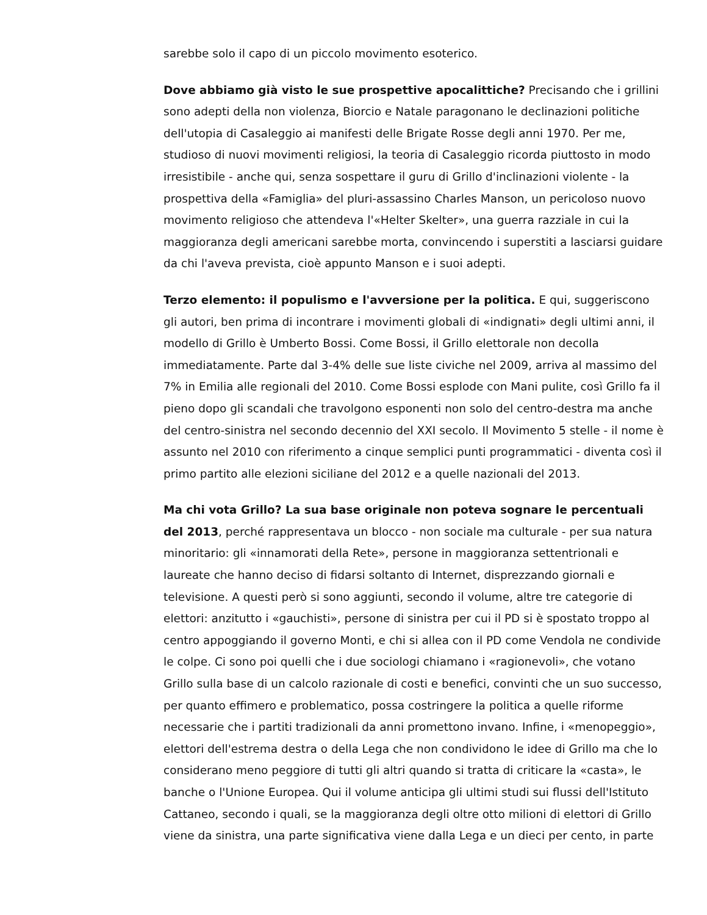sarebbe solo il capo di un piccolo movimento esoterico.
Dove abbiamo già visto le sue prospettive apocalittiche? Precisando che i grillini sono adepti della non violenza, Biorcio e Natale paragonano le declinazioni politiche dell'utopia di Casaleggio ai manifesti delle Brigate Rosse degli anni 1970. Per me, studioso di nuovi movimenti religiosi, la teoria di Casaleggio ricorda piuttosto in modo irresistibile - anche qui, senza sospettare il guru di Grillo d'inclinazioni violente - la prospettiva della «Famiglia» del pluri-assassino Charles Manson, un pericoloso nuovo movimento religioso che attendeva l'«Helter Skelter», una guerra razziale in cui la maggioranza degli americani sarebbe morta, convincendo i superstiti a lasciarsi guidare da chi l'aveva prevista, cioè appunto Manson e i suoi adepti.
Terzo elemento: il populismo e l'avversione per la politica. E qui, suggeriscono gli autori, ben prima di incontrare i movimenti globali di «indignati» degli ultimi anni, il modello di Grillo è Umberto Bossi. Come Bossi, il Grillo elettorale non decolla immediatamente. Parte dal 3-4% delle sue liste civiche nel 2009, arriva al massimo del 7% in Emilia alle regionali del 2010. Come Bossi esplode con Mani pulite, così Grillo fa il pieno dopo gli scandali che travolgono esponenti non solo del centro-destra ma anche del centro-sinistra nel secondo decennio del XXI secolo. Il Movimento 5 stelle - il nome è assunto nel 2010 con riferimento a cinque semplici punti programmatici - diventa così il primo partito alle elezioni siciliane del 2012 e a quelle nazionali del 2013.
Ma chi vota Grillo? La sua base originale non poteva sognare le percentuali del 2013, perché rappresentava un blocco - non sociale ma culturale - per sua natura minoritario: gli «innamorati della Rete», persone in maggioranza settentrionali e laureate che hanno deciso di fidarsi soltanto di Internet, disprezzando giornali e televisione. A questi però si sono aggiunti, secondo il volume, altre tre categorie di elettori: anzitutto i «gauchisti», persone di sinistra per cui il PD si è spostato troppo al centro appoggiando il governo Monti, e chi si allea con il PD come Vendola ne condivide le colpe. Ci sono poi quelli che i due sociologi chiamano i «ragionevoli», che votano Grillo sulla base di un calcolo razionale di costi e benefici, convinti che un suo successo, per quanto effimero e problematico, possa costringere la politica a quelle riforme necessarie che i partiti tradizionali da anni promettono invano. Infine, i «menopeggio», elettori dell'estrema destra o della Lega che non condividono le idee di Grillo ma che lo considerano meno peggiore di tutti gli altri quando si tratta di criticare la «casta», le banche o l'Unione Europea. Qui il volume anticipa gli ultimi studi sui flussi dell'Istituto Cattaneo, secondo i quali, se la maggioranza degli oltre otto milioni di elettori di Grillo viene da sinistra, una parte significativa viene dalla Lega e un dieci per cento, in parte